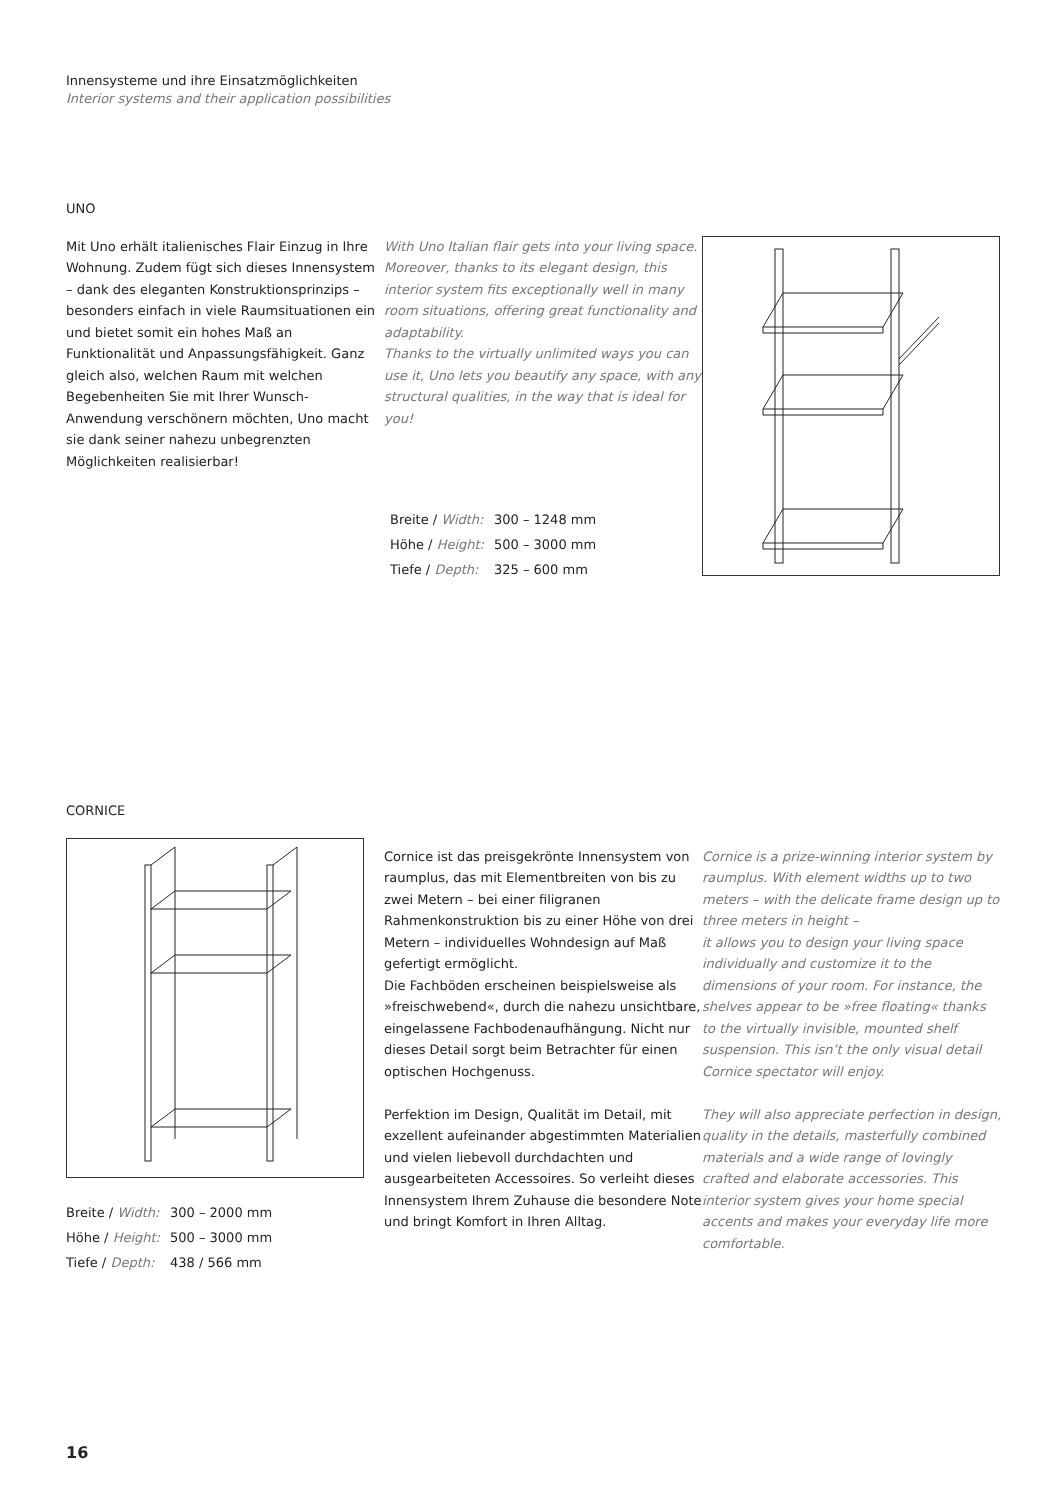Innensysteme und ihre Einsatzmöglichkeiten
Interior systems and their application possibilities
UNO
Mit Uno erhält italienisches Flair Einzug in Ihre Wohnung. Zudem fügt sich dieses Innensystem – dank des eleganten Konstruktionsprinzips – besonders einfach in viele Raumsituationen ein und bietet somit ein hohes Maß an Funktionalität und Anpassungsfähigkeit. Ganz gleich also, welchen Raum mit welchen Begebenheiten Sie mit Ihrer Wunsch-Anwendung verschönern möchten, Uno macht sie dank seiner nahezu unbegrenzten Möglichkeiten realisierbar!
With Uno Italian flair gets into your living space. Moreover, thanks to its elegant design, this interior system fits exceptionally well in many room situations, offering great functionality and adaptability.
Thanks to the virtually unlimited ways you can use it, Uno lets you beautify any space, with any structural qualities, in the way that is ideal for you!
| Breite / Width: | 300 – 1248 mm |
| Höhe / Height: | 500 – 3000 mm |
| Tiefe / Depth: | 325 – 600 mm |
CORNICE
| Breite / Width: | 300 – 2000 mm |
| Höhe / Height: | 500 – 3000 mm |
| Tiefe / Depth: | 438 / 566 mm |
Cornice ist das preisgekrönte Innensystem von raumplus, das mit Elementbreiten von bis zu zwei Metern – bei einer filigranen Rahmenkonstruktion bis zu einer Höhe von drei Metern – individuelles Wohndesign auf Maß gefertigt ermöglicht.
Die Fachböden erscheinen beispielsweise als »freischwebend«, durch die nahezu unsichtbare, eingelassene Fachbodenaufhängung. Nicht nur dieses Detail sorgt beim Betrachter für einen optischen Hochgenuss.
Perfektion im Design, Qualität im Detail, mit exzellent aufeinander abgestimmten Materialien und vielen liebevoll durchdachten und ausgearbeiteten Accessoires. So verleiht dieses Innensystem Ihrem Zuhause die besondere Note und bringt Komfort in Ihren Alltag.
Cornice is a prize-winning interior system by raumplus. With element widths up to two meters – with the delicate frame design up to three meters in height –
it allows you to design your living space individually and customize it to the dimensions of your room. For instance, the shelves appear to be »free floating« thanks to the virtually invisible, mounted shelf suspension. This isn’t the only visual detail Cornice spectator will enjoy.
They will also appreciate perfection in design, quality in the details, masterfully combined materials and a wide range of lovingly crafted and elaborate accessories. This interior system gives your home special accents and makes your everyday life more comfortable.
16